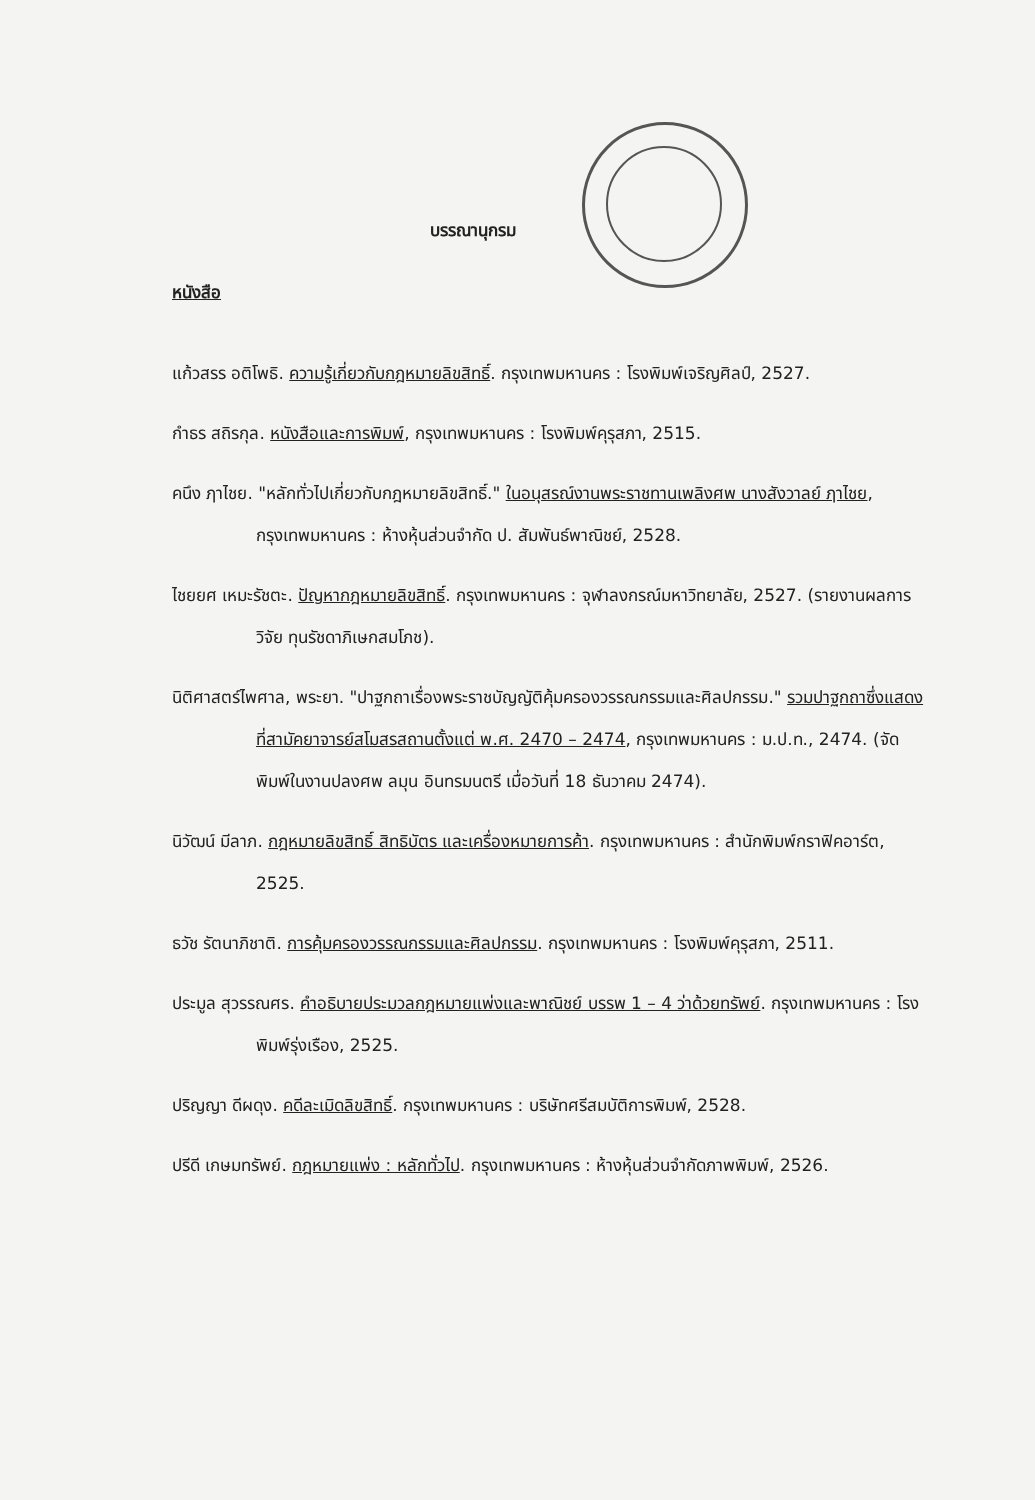บรรณานุกรม
หนังสือ
แก้วสรร อติโพธิ. ความรู้เกี่ยวกับกฎหมายลิขสิทธิ์. กรุงเทพมหานคร : โรงพิมพ์เจริญศิลป์, 2527.
กำธร สถิรกุล. หนังสือและการพิมพ์, กรุงเทพมหานคร : โรงพิมพ์คุรุสภา, 2515.
คนึง ฦาไชย. "หลักทั่วไปเกี่ยวกับกฎหมายลิขสิทธิ์." ในอนุสรณ์งานพระราชทานเพลิงศพ นางสังวาลย์ ฦาไชย, กรุงเทพมหานคร : ห้างหุ้นส่วนจำกัด ป. สัมพันธ์พาณิชย์, 2528.
ไชยยศ เหมะรัชตะ. ปัญหากฎหมายลิขสิทธิ์. กรุงเทพมหานคร : จุฬาลงกรณ์มหาวิทยาลัย, 2527. (รายงานผลการวิจัย ทุนรัชดาภิเษกสมโภช).
นิติศาสตร์ไพศาล, พระยา. "ปาฐกถาเรื่องพระราชบัญญัติคุ้มครองวรรณกรรมและศิลปกรรม." รวมปาฐกถาซึ่งแสดงที่สามัคยาจารย์สโมสรสถานตั้งแต่ พ.ศ. 2470 – 2474, กรุงเทพมหานคร : ม.ป.ท., 2474. (จัดพิมพ์ในงานปลงศพ ลมุน อินทรมนตรี เมื่อวันที่ 18 ธันวาคม 2474).
นิวัฒน์ มีลาภ. กฎหมายลิขสิทธิ์ สิทธิบัตร และเครื่องหมายการค้า. กรุงเทพมหานคร : สำนักพิมพ์กราฟิคอาร์ต, 2525.
ธวัช รัตนาภิชาติ. การคุ้มครองวรรณกรรมและศิลปกรรม. กรุงเทพมหานคร : โรงพิมพ์คุรุสภา, 2511.
ประมูล สุวรรณศร. คำอธิบายประมวลกฎหมายแพ่งและพาณิชย์ บรรพ 1 – 4 ว่าด้วยทรัพย์. กรุงเทพมหานคร : โรงพิมพ์รุ่งเรือง, 2525.
ปริญญา ดีผดุง. คดีละเมิดลิขสิทธิ์. กรุงเทพมหานคร : บริษัทศรีสมบัติการพิมพ์, 2528.
ปรีดี เกษมทรัพย์. กฎหมายแพ่ง : หลักทั่วไป. กรุงเทพมหานคร : ห้างหุ้นส่วนจำกัดภาพพิมพ์, 2526.